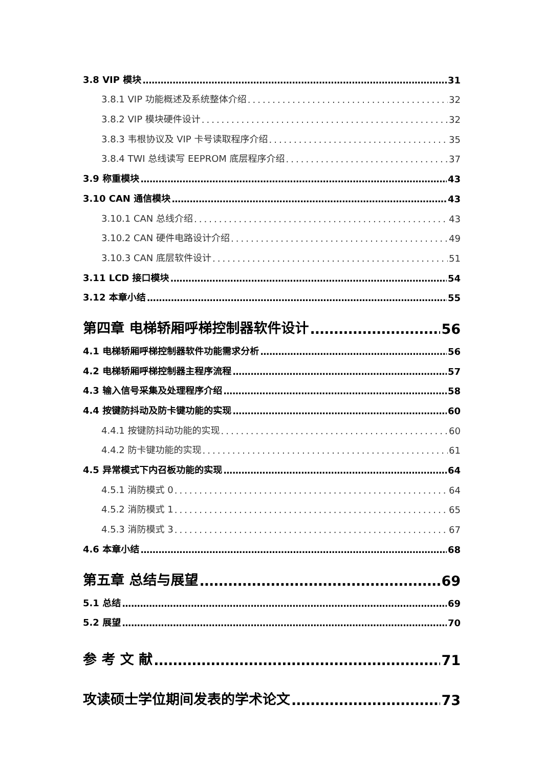3.8 VIP 模块 31
3.8.1 VIP 功能概述及系统整体介绍 32
3.8.2 VIP 模块硬件设计 32
3.8.3 韦根协议及 VIP 卡号读取程序介绍 35
3.8.4 TWI 总线读写 EEPROM 底层程序介绍 37
3.9 称重模块 43
3.10 CAN 通信模块 43
3.10.1 CAN 总线介绍 43
3.10.2 CAN 硬件电路设计介绍 49
3.10.3 CAN 底层软件设计 51
3.11 LCD 接口模块 54
3.12 本章小结 55
第四章 电梯轿厢呼梯控制器软件设计 56
4.1 电梯轿厢呼梯控制器软件功能需求分析 56
4.2 电梯轿厢呼梯控制器主程序流程 57
4.3 输入信号采集及处理程序介绍 58
4.4 按键防抖动及防卡键功能的实现 60
4.4.1 按键防抖动功能的实现 60
4.4.2 防卡键功能的实现 61
4.5 异常模式下内召板功能的实现 64
4.5.1 消防模式 0 64
4.5.2 消防模式 1 65
4.5.3 消防模式 3 67
4.6 本章小结 68
第五章 总结与展望 69
5.1 总结 69
5.2 展望 70
参 考 文 献 71
攻读硕士学位期间发表的学术论文 73